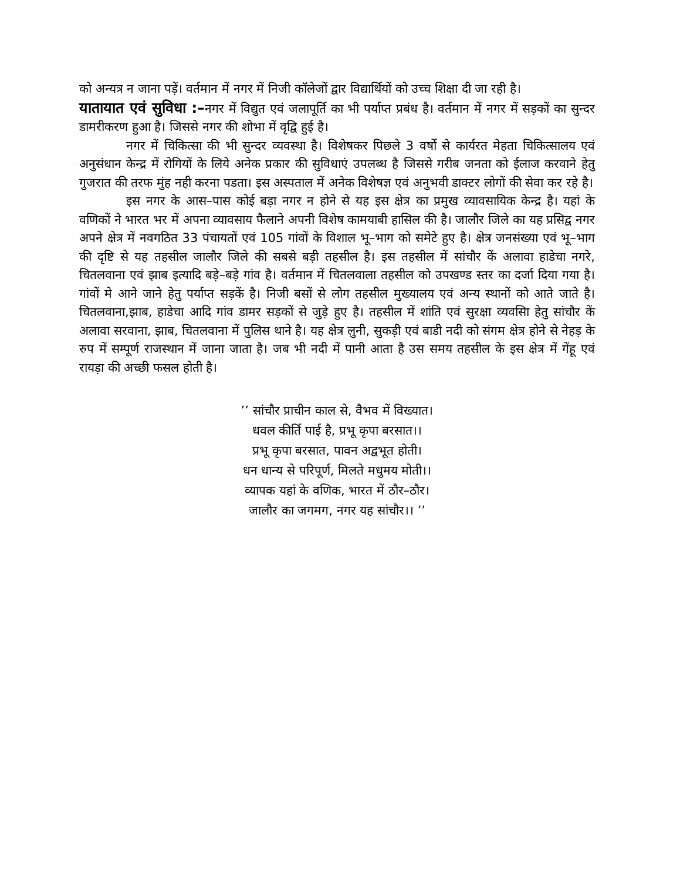को अन्यत्र न जाना पड़ें। वर्तमान में नगर में निजी कॉलेजों द्वार विद्यार्थियों को उच्च शिक्षा दी जा रही है।
यातायात एवं सुविधा :–नगर में विद्युत एवं जलापूर्ति का भी पर्याप्त प्रबंध है। वर्तमान में नगर में सड़कों का सुन्दर डामरीकरण हुआ है। जिससे नगर की शोभा में वृद्वि हुई है।
नगर में चिकित्सा की भी सुन्दर व्यवस्था है। विशेषकर पिछले 3 वर्षो से कार्यरत मेहता चिकित्सालय एवं अनुसंधान केन्द्र में रोगियों के लिये अनेक प्रकार की सुविधाएं उपलब्ध है जिससे गरीब जनता को ईलाज करवाने हेतु गुजरात की तरफ मुंह नही करना पडता। इस अस्पताल में अनेक विशेषज्ञ एवं अनुभवी डाक्टर लोगों की सेवा कर रहे है।
इस नगर के आस–पास कोई बड़ा नगर न होने से यह इस क्षेत्र का प्रमुख व्यावसायिक केन्द्र है। यहां के वणिकों ने भारत भर में अपना व्यावसाय फैलाने अपनी विशेष कामयाबी हासिल की है। जालौर जिले का यह प्रसिद्व नगर अपने क्षेत्र में नवगठित 33 पंचायतों एवं 105 गांवों के विशाल भू–भाग को समेटे हुए है। क्षेत्र जनसंख्या एवं भू–भाग की दृष्टि से यह तहसील जालौर जिले की सबसे बड़ी तहसील है। इस तहसील में सांचौर कें अलावा हाडेचा नगरे, चितलवाना एवं झाब इत्यादि बड़े–बड़े गांव है। वर्तमान में चितलवाला तहसील को उपखण्ड स्तर का दर्जा दिया गया है। गांवों मे आने जाने हेतु पर्याप्त सड़कें है। निजी बसों से लोग तहसील मुख्यालय एवं अन्य स्थानों को आते जाते है। चितलवाना,झाब, हाडेचा आदि गांव डामर सड़कों से जुड़े हुए है। तहसील में शांति एवं सुरक्षा व्यवसाि हेतु सांचौर कें अलावा सरवाना, झाब, चितलवाना में पुलिस थाने है। यह क्षेत्र लुनी, सुकड़ी एवं बाडी नदी को संगम क्षेत्र होने से नेहड़ के रुप में सम्पूर्ण राजस्थान में जाना जाता है। जब भी नदी में पानी आता है उस समय तहसील के इस क्षेत्र में गेंहू एवं रायड़ा की अच्छी फसल होती है।
’’ सांचौर प्राचीन काल से, वैभव में विख्यात।
धवल कीर्ति पाई है, प्रभू कृपा बरसात।।
प्रभू कृपा बरसात, पावन अद्वभूत होती।
धन धान्य से परिपूर्ण, मिलते मधुमय मोती।।
व्यापक यहां के वणिक, भारत में ठौर–ठौर।
जालौर का जगमग, नगर यह सांचौर।। ’’